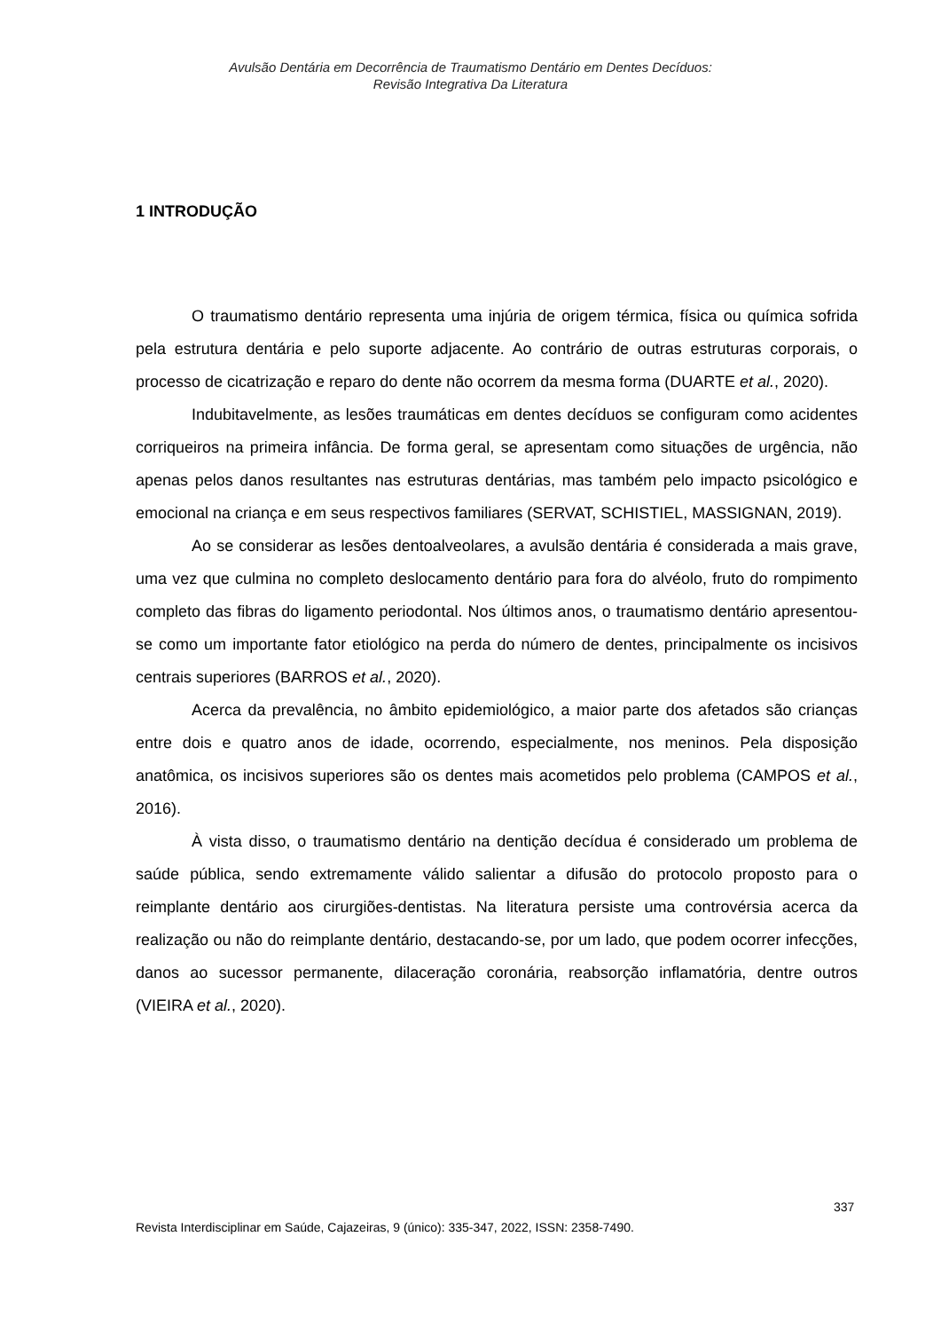Avulsão Dentária em Decorrência de Traumatismo Dentário em Dentes Decíduos:
Revisão Integrativa Da Literatura
1 INTRODUÇÃO
O traumatismo dentário representa uma injúria de origem térmica, física ou química sofrida pela estrutura dentária e pelo suporte adjacente. Ao contrário de outras estruturas corporais, o processo de cicatrização e reparo do dente não ocorrem da mesma forma (DUARTE et al., 2020).
Indubitavelmente, as lesões traumáticas em dentes decíduos se configuram como acidentes corriqueiros na primeira infância. De forma geral, se apresentam como situações de urgência, não apenas pelos danos resultantes nas estruturas dentárias, mas também pelo impacto psicológico e emocional na criança e em seus respectivos familiares (SERVAT, SCHISTIEL, MASSIGNAN, 2019).
Ao se considerar as lesões dentoalveolares, a avulsão dentária é considerada a mais grave, uma vez que culmina no completo deslocamento dentário para fora do alvéolo, fruto do rompimento completo das fibras do ligamento periodontal. Nos últimos anos, o traumatismo dentário apresentou-se como um importante fator etiológico na perda do número de dentes, principalmente os incisivos centrais superiores (BARROS et al., 2020).
Acerca da prevalência, no âmbito epidemiológico, a maior parte dos afetados são crianças entre dois e quatro anos de idade, ocorrendo, especialmente, nos meninos. Pela disposição anatômica, os incisivos superiores são os dentes mais acometidos pelo problema (CAMPOS et al., 2016).
À vista disso, o traumatismo dentário na dentição decídua é considerado um problema de saúde pública, sendo extremamente válido salientar a difusão do protocolo proposto para o reimplante dentário aos cirurgiões-dentistas. Na literatura persiste uma controvérsia acerca da realização ou não do reimplante dentário, destacando-se, por um lado, que podem ocorrer infecções, danos ao sucessor permanente, dilaceração coronária, reabsorção inflamatória, dentre outros (VIEIRA et al., 2020).
337
Revista Interdisciplinar em Saúde, Cajazeiras, 9 (único): 335-347, 2022, ISSN: 2358-7490.